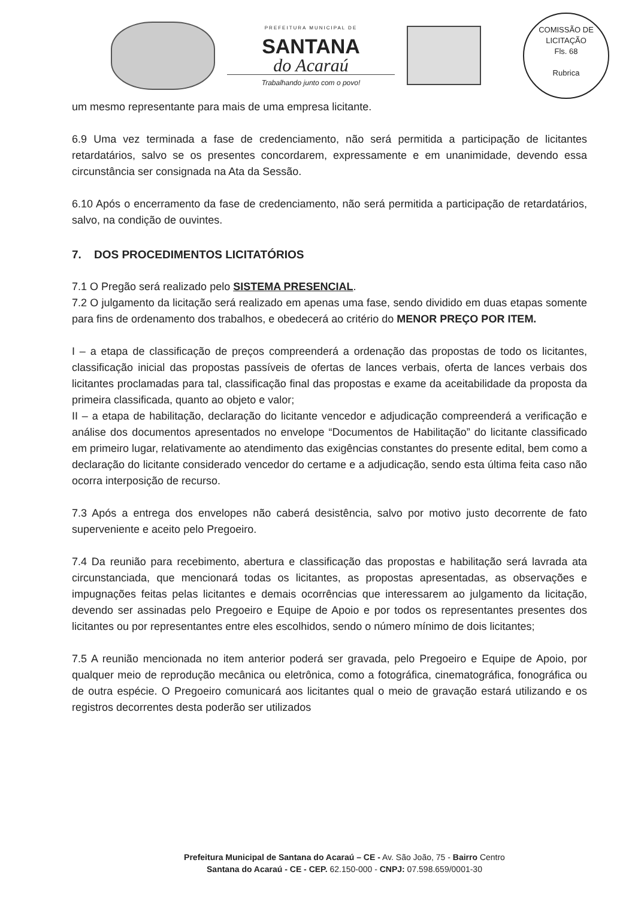PREFEITURA MUNICIPAL DE
SANTANA
do Acaraú
Trabalhando junto com o povo!
COMISSÃO DE LICITAÇÃO
Fls. 68
Rubrica
um mesmo representante para mais de uma empresa licitante.
6.9 Uma vez terminada a fase de credenciamento, não será permitida a participação de licitantes retardatários, salvo se os presentes concordarem, expressamente e em unanimidade, devendo essa circunstância ser consignada na Ata da Sessão.
6.10 Após o encerramento da fase de credenciamento, não será permitida a participação de retardatários, salvo, na condição de ouvintes.
7. DOS PROCEDIMENTOS LICITATÓRIOS
7.1 O Pregão será realizado pelo SISTEMA PRESENCIAL.
7.2 O julgamento da licitação será realizado em apenas uma fase, sendo dividido em duas etapas somente para fins de ordenamento dos trabalhos, e obedecerá ao critério do MENOR PREÇO POR ITEM.
I – a etapa de classificação de preços compreenderá a ordenação das propostas de todo os licitantes, classificação inicial das propostas passíveis de ofertas de lances verbais, oferta de lances verbais dos licitantes proclamadas para tal, classificação final das propostas e exame da aceitabilidade da proposta da primeira classificada, quanto ao objeto e valor;
II – a etapa de habilitação, declaração do licitante vencedor e adjudicação compreenderá a verificação e análise dos documentos apresentados no envelope “Documentos de Habilitação” do licitante classificado em primeiro lugar, relativamente ao atendimento das exigências constantes do presente edital, bem como a declaração do licitante considerado vencedor do certame e a adjudicação, sendo esta última feita caso não ocorra interposição de recurso.
7.3 Após a entrega dos envelopes não caberá desistência, salvo por motivo justo decorrente de fato superveniente e aceito pelo Pregoeiro.
7.4 Da reunião para recebimento, abertura e classificação das propostas e habilitação será lavrada ata circunstanciada, que mencionará todas os licitantes, as propostas apresentadas, as observações e impugnações feitas pelas licitantes e demais ocorrências que interessarem ao julgamento da licitação, devendo ser assinadas pelo Pregoeiro e Equipe de Apoio e por todos os representantes presentes dos licitantes ou por representantes entre eles escolhidos, sendo o número mínimo de dois licitantes;
7.5 A reunião mencionada no item anterior poderá ser gravada, pelo Pregoeiro e Equipe de Apoio, por qualquer meio de reprodução mecânica ou eletrônica, como a fotográfica, cinematográfica, fonográfica ou de outra espécie. O Pregoeiro comunicará aos licitantes qual o meio de gravação estará utilizando e os registros decorrentes desta poderão ser utilizados
Prefeitura Municipal de Santana do Acaraú – CE - Av. São João, 75 - Bairro Centro
Santana do Acaraú - CE - CEP. 62.150-000 - CNPJ: 07.598.659/0001-30